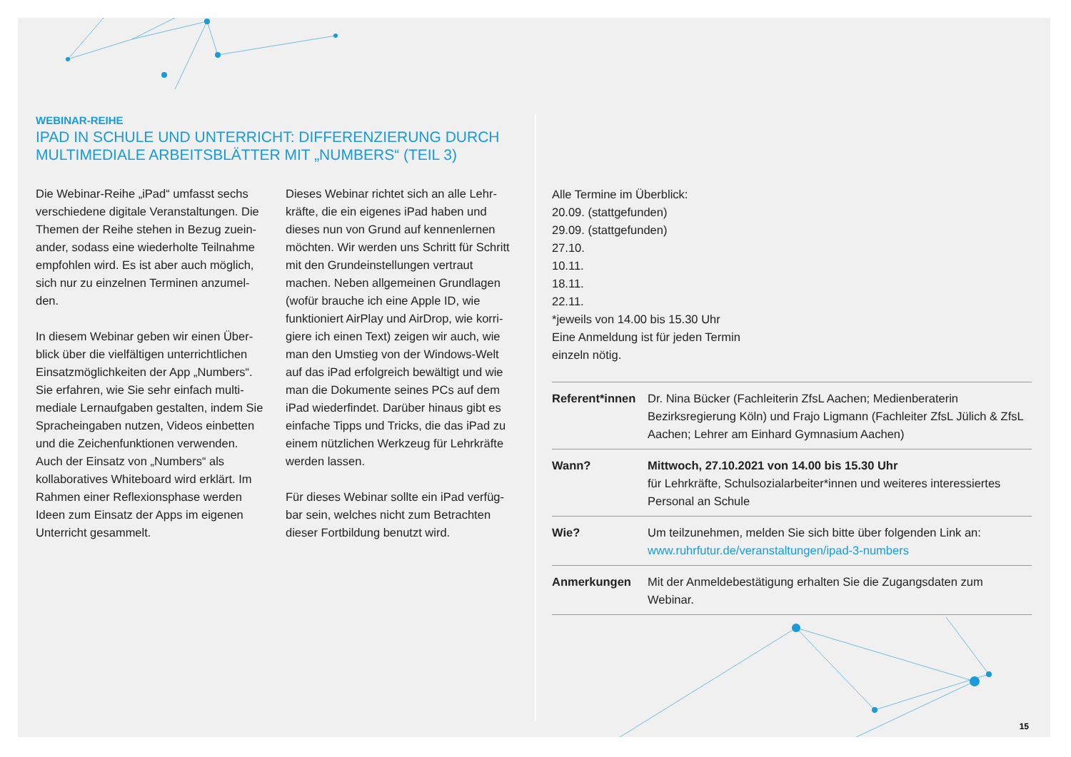WEBINAR-REIHE
IPAD IN SCHULE UND UNTERRICHT: DIFFERENZIERUNG DURCH
MULTIMEDIALE ARBEITSBLÄTTER MIT „NUMBERS“ (TEIL 3)
Die Webinar-Reihe „iPad“ umfasst sechs verschiedene digitale Veranstaltungen. Die Themen der Reihe stehen in Bezug zuein­ander, sodass eine wiederholte Teilnahme empfohlen wird. Es ist aber auch möglich, sich nur zu einzelnen Terminen anzumel­den.
In diesem Webinar geben wir einen Über­blick über die vielfältigen unterrichtlichen Einsatzmöglichkeiten der App „Numbers“. Sie erfahren, wie Sie sehr einfach multi­mediale Lernaufgaben gestalten, indem Sie Spracheingaben nutzen, Videos einbetten und die Zeichenfunktionen verwenden. Auch der Einsatz von „Numbers“ als kollaboratives Whiteboard wird erklärt. Im Rahmen einer Reflexionsphase werden Ideen zum Einsatz der Apps im eigenen Unterricht gesammelt.
Dieses Webinar richtet sich an alle Lehr­kräfte, die ein eigenes iPad haben und dieses nun von Grund auf kennenlernen möchten. Wir werden uns Schritt für Schritt mit den Grundeinstellungen vertraut machen. Neben allgemeinen Grundlagen (wofür brauche ich eine Apple ID, wie funktioniert AirPlay und AirDrop, wie korri­giere ich einen Text) zeigen wir auch, wie man den Umstieg von der Windows-Welt auf das iPad erfolgreich bewältigt und wie man die Dokumente seines PCs auf dem iPad wiederfindet. Darüber hinaus gibt es einfache Tipps und Tricks, die das iPad zu einem nützlichen Werkzeug für Lehrkräfte werden lassen.
Für dieses Webinar sollte ein iPad verfüg­bar sein, welches nicht zum Betrachten dieser Fortbildung benutzt wird.
Alle Termine im Überblick:
20.09. (stattgefunden)
29.09. (stattgefunden)
27.10.
10.11.
18.11.
22.11.
*jeweils von 14.00 bis 15.30 Uhr
Eine Anmeldung ist für jeden Termin
einzeln nötig.
| Referent*innen | Dr. Nina Bücker (Fachleiterin ZfsL Aachen; Medienberaterin Bezirksregierung Köln) und Frajo Ligmann (Fachleiter ZfsL Jülich & ZfsL Aachen; Lehrer am Einhard Gymnasium Aachen) |
| Wann? | Mittwoch, 27.10.2021 von 14.00 bis 15.30 Uhr für Lehrkräfte, Schulsozialarbeiter*innen und weiteres interessiertes Personal an Schule |
| Wie? | Um teilzunehmen, melden Sie sich bitte über folgenden Link an: www.ruhrfutur.de/veranstaltungen/ipad-3-numbers |
| Anmerkungen | Mit der Anmeldebestätigung erhalten Sie die Zugangsdaten zum Webinar. |
15